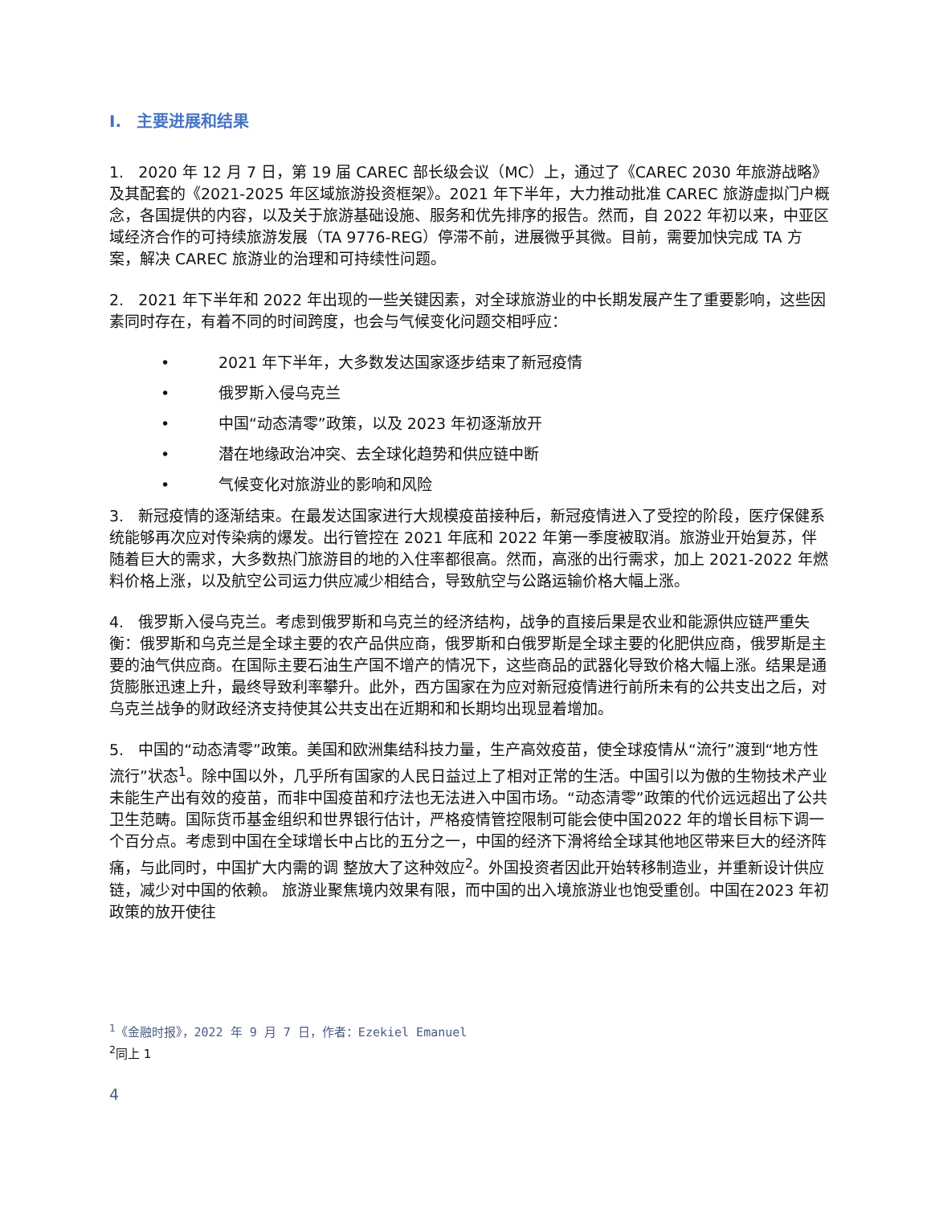I. 主要进展和结果
1. 2020 年 12 月 7 日，第 19 届 CAREC 部长级会议（MC）上，通过了《CAREC 2030 年旅游战略》及其配套的《2021-2025 年区域旅游投资框架》。2021 年下半年，大力推动批准 CAREC 旅游虚拟门户概念，各国提供的内容，以及关于旅游基础设施、服务和优先排序的报告。然而，自 2022 年初以来，中亚区域经济合作的可持续旅游发展（TA 9776-REG）停滞不前，进展微乎其微。目前，需要加快完成 TA 方案，解决 CAREC 旅游业的治理和可持续性问题。
2. 2021 年下半年和 2022 年出现的一些关键因素，对全球旅游业的中长期发展产生了重要影响，这些因素同时存在，有着不同的时间跨度，也会与气候变化问题交相呼应：
• 2021 年下半年，大多数发达国家逐步结束了新冠疫情
• 俄罗斯入侵乌克兰
• 中国“动态清零”政策，以及 2023 年初逐渐放开
• 潜在地缘政治冲突、去全球化趋势和供应链中断
• 气候变化对旅游业的影响和风险
3. 新冠疫情的逐渐结束。在最发达国家进行大规模疫苗接种后，新冠疫情进入了受控的阶段，医疗保健系统能够再次应对传染病的爆发。出行管控在 2021 年底和 2022 年第一季度被取消。旅游业开始复苏，伴随着巨大的需求，大多数热门旅游目的地的入住率都很高。然而，高涨的出行需求，加上 2021-2022 年燃料价格上涨，以及航空公司运力供应减少相结合，导致航空与公路运输价格大幅上涨。
4. 俄罗斯入侵乌克兰。考虑到俄罗斯和乌克兰的经济结构，战争的直接后果是农业和能源供应链严重失衡：俄罗斯和乌克兰是全球主要的农产品供应商，俄罗斯和白俄罗斯是全球主要的化肥供应商，俄罗斯是主要的油气供应商。在国际主要石油生产国不增产的情况下，这些商品的武器化导致价格大幅上涨。结果是通货膨胀迅速上升，最终导致利率攀升。此外，西方国家在为应对新冠疫情进行前所未有的公共支出之后，对乌克兰战争的财政经济支持使其公共支出在近期和和长期均出现显着增加。
5. 中国的“动态清零”政策。美国和欧洲集结科技力量，生产高效疫苗，使全球疫情从“流行”渡到“地方性流行”状态<sup>1</sup>。除中国以外，几乎所有国家的人民日益过上了相对正常的生活。中国引以为傲的生物技术产业未能生产出有效的疫苗，而非中国疫苗和疗法也无法进入中国市场。“动态清零”政策的代价远远超出了公共卫生范畴。国际货币基金组织和世界银行估计，严格疫情管控限制可能会使中国2022 年的增长目标下调一个百分点。考虑到中国在全球增长中占比的五分之一，中国的经济下滑将给全球其他地区带来巨大的经济阵痛，与此同时，中国扩大内需的调 整放大了这种效应<sup>2</sup>。外国投资者因此开始转移制造业，并重新设计供应链，减少对中国的依赖。 旅游业聚焦境内效果有限，而中国的出入境旅游业也饱受重创。中国在2023 年初政策的放开使往
<sup>1</sup>《金融时报》，2022 年 9 月 7 日，作者：Ezekiel Emanuel
<sup>2</sup> 同上 1
4